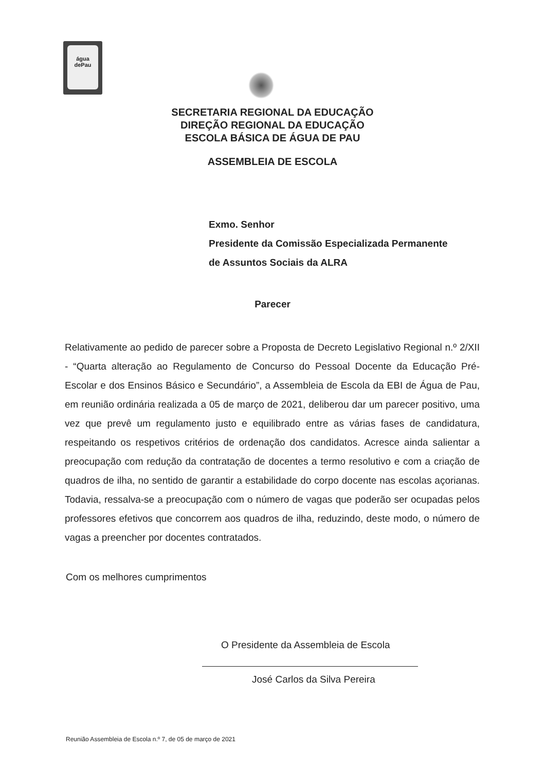água
dePau
SECRETARIA REGIONAL DA EDUCAÇÃO
DIREÇÃO REGIONAL DA EDUCAÇÃO
ESCOLA BÁSICA DE ÁGUA DE PAU
ASSEMBLEIA DE ESCOLA
Exmo. Senhor
Presidente da Comissão Especializada Permanente
de Assuntos Sociais da ALRA
Parecer
Relativamente ao pedido de parecer sobre a Proposta de Decreto Legislativo Regional n.º 2/XII - “Quarta alteração ao Regulamento de Concurso do Pessoal Docente da Educação Pré-Escolar e dos Ensinos Básico e Secundário”, a Assembleia de Escola da EBI de Água de Pau, em reunião ordinária realizada a 05 de março de 2021, deliberou dar um parecer positivo, uma vez que prevê um regulamento justo e equilibrado entre as várias fases de candidatura, respeitando os respetivos critérios de ordenação dos candidatos. Acresce ainda salientar a preocupação com redução da contratação de docentes a termo resolutivo e com a criação de quadros de ilha, no sentido de garantir a estabilidade do corpo docente nas escolas açorianas. Todavia, ressalva-se a preocupação com o número de vagas que poderão ser ocupadas pelos professores efetivos que concorrem aos quadros de ilha, reduzindo, deste modo, o número de vagas a preencher por docentes contratados.
Com os melhores cumprimentos
O Presidente da Assembleia de Escola
José Carlos da Silva Pereira
Reunião Assembleia de Escola n.º 7, de 05 de março de 2021